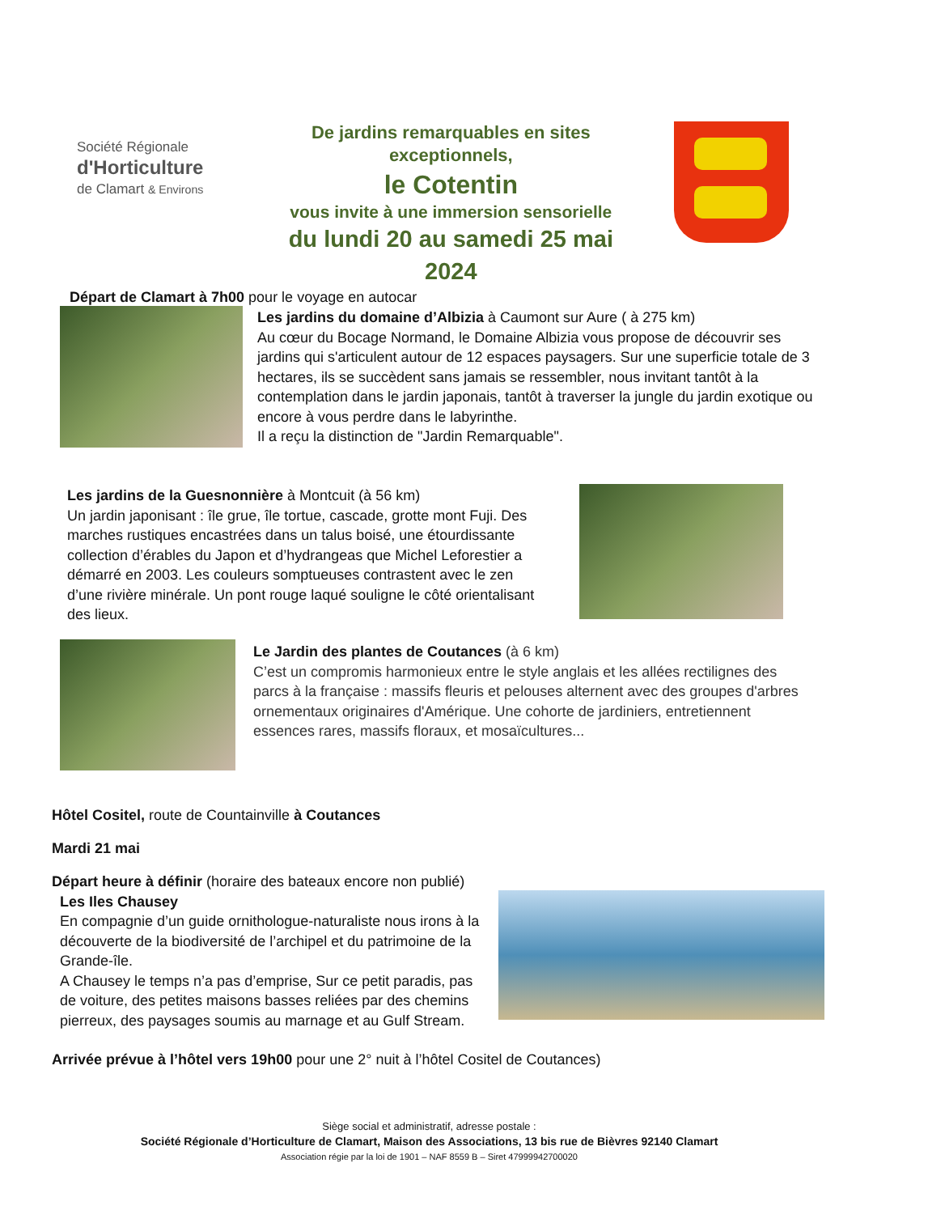Société Régionale
d'Horticulture
de Clamart & Environs
De jardins remarquables en sites
exceptionnels,
le Cotentin
vous invite à une immersion sensorielle
du lundi 20 au samedi 25 mai 2024
Départ de Clamart à 7h00 pour le voyage en autocar
Les jardins du domaine d’Albizia à Caumont sur Aure ( à 275 km)
Au cœur du Bocage Normand, le Domaine Albizia vous propose de découvrir ses jardins qui s'articulent autour de 12 espaces paysagers. Sur une superficie totale de 3 hectares, ils se succèdent sans jamais se ressembler, nous invitant tantôt à la contemplation dans le jardin japonais, tantôt à traverser la jungle du jardin exotique ou encore à vous perdre dans le labyrinthe.
Il a reçu la distinction de "Jardin Remarquable".
Les jardins de la Guesnonnière à Montcuit (à 56 km)
Un jardin japonisant : île grue, île tortue, cascade, grotte mont Fuji. Des marches rustiques encastrées dans un talus boisé, une étourdissante collection d’érables du Japon et d’hydrangeas que Michel Leforestier a démarré en 2003. Les couleurs somptueuses contrastent avec le zen d’une rivière minérale. Un pont rouge laqué souligne le côté orientalisant des lieux.
Le Jardin des plantes de Coutances (à 6 km)
C’est un compromis harmonieux entre le style anglais et les allées rectilignes des parcs à la française : massifs fleuris et pelouses alternent avec des groupes d'arbres ornementaux originaires d'Amérique. Une cohorte de jardiniers, entretiennent essences rares, massifs floraux, et mosaïcultures...
Hôtel Cositel, route de Countainville à Coutances
Mardi 21 mai
Départ heure à définir (horaire des bateaux encore non publié)
Les Iles Chausey
En compagnie d’un guide ornithologue-naturaliste nous irons à la découverte de la biodiversité de l’archipel et du patrimoine de la Grande-île.
A Chausey le temps n’a pas d’emprise, Sur ce petit paradis, pas de voiture, des petites maisons basses reliées par des chemins pierreux, des paysages soumis au marnage et au Gulf Stream.
Arrivée prévue à l’hôtel vers 19h00 pour une 2° nuit à l’hôtel Cositel de Coutances)
Siège social et administratif, adresse postale :
Société Régionale d’Horticulture de Clamart, Maison des Associations, 13 bis rue de Bièvres 92140 Clamart
Association régie par la loi de 1901 – NAF 8559 B – Siret 47999942700020